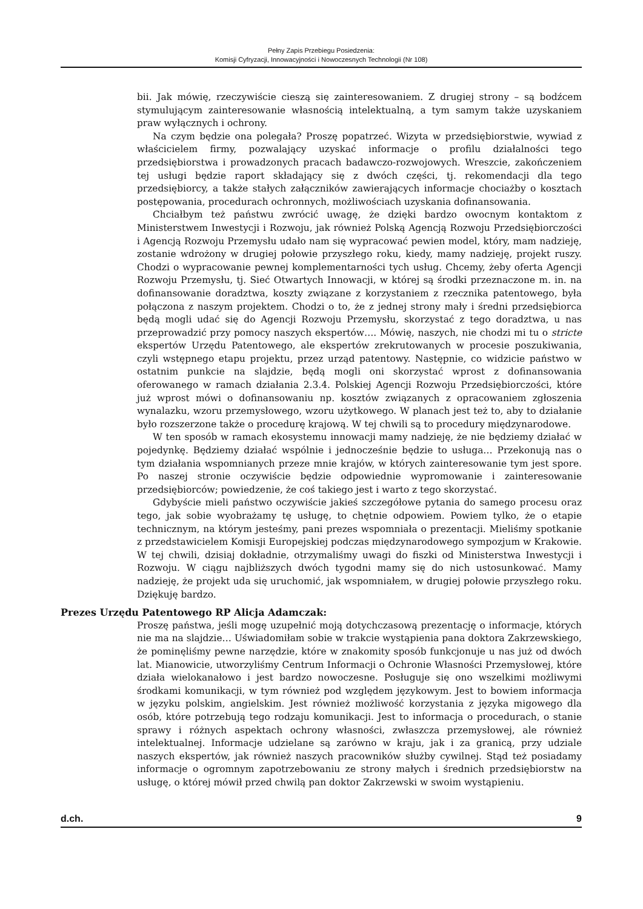Pełny Zapis Przebiegu Posiedzenia:
Komisji Cyfryzacji, Innowacyjności i Nowoczesnych Technologii (Nr 108)
bii. Jak mówię, rzeczywiście cieszą się zainteresowaniem. Z drugiej strony – są bodźcem stymulującym zainteresowanie własnością intelektualną, a tym samym także uzyskaniem praw wyłącznych i ochrony.
Na czym będzie ona polegała? Proszę popatrzeć. Wizyta w przedsiębiorstwie, wywiad z właścicielem firmy, pozwalający uzyskać informacje o profilu działalności tego przedsiębiorstwa i prowadzonych pracach badawczo-rozwojowych. Wreszcie, zakończeniem tej usługi będzie raport składający się z dwóch części, tj. rekomendacji dla tego przedsiębiorcy, a także stałych załączników zawierających informacje chociażby o kosztach postępowania, procedurach ochronnych, możliwościach uzyskania dofinansowania.
Chciałbym też państwu zwrócić uwagę, że dzięki bardzo owocnym kontaktom z Ministerstwem Inwestycji i Rozwoju, jak również Polską Agencją Rozwoju Przedsiębiorczości i Agencją Rozwoju Przemysłu udało nam się wypracować pewien model, który, mam nadzieję, zostanie wdrożony w drugiej połowie przyszłego roku, kiedy, mamy nadzieję, projekt ruszy. Chodzi o wypracowanie pewnej komplementarności tych usług. Chcemy, żeby oferta Agencji Rozwoju Przemysłu, tj. Sieć Otwartych Innowacji, w której są środki przeznaczone m. in. na dofinansowanie doradztwa, koszty związane z korzystaniem z rzecznika patentowego, była połączona z naszym projektem. Chodzi o to, że z jednej strony mały i średni przedsiębiorca będą mogli udać się do Agencji Rozwoju Przemysłu, skorzystać z tego doradztwa, u nas przeprowadzić przy pomocy naszych ekspertów…. Mówię, naszych, nie chodzi mi tu o stricte ekspertów Urzędu Patentowego, ale ekspertów zrekrutowanych w procesie poszukiwania, czyli wstępnego etapu projektu, przez urząd patentowy. Następnie, co widzicie państwo w ostatnim punkcie na slajdzie, będą mogli oni skorzystać wprost z dofinansowania oferowanego w ramach działania 2.3.4. Polskiej Agencji Rozwoju Przedsiębiorczości, które już wprost mówi o dofinansowaniu np. kosztów związanych z opracowaniem zgłoszenia wynalazku, wzoru przemysłowego, wzoru użytkowego. W planach jest też to, aby to działanie było rozszerzone także o procedurę krajową. W tej chwili są to procedury międzynarodowe.
W ten sposób w ramach ekosystemu innowacji mamy nadzieję, że nie będziemy działać w pojedynkę. Będziemy działać wspólnie i jednocześnie będzie to usługa… Przekonują nas o tym działania wspomnianych przeze mnie krajów, w których zainteresowanie tym jest spore. Po naszej stronie oczywiście będzie odpowiednie wypromowanie i zainteresowanie przedsiębiorców; powiedzenie, że coś takiego jest i warto z tego skorzystać.
Gdybyście mieli państwo oczywiście jakieś szczegółowe pytania do samego procesu oraz tego, jak sobie wyobrażamy tę usługę, to chętnie odpowiem. Powiem tylko, że o etapie technicznym, na którym jesteśmy, pani prezes wspomniała o prezentacji. Mieliśmy spotkanie z przedstawicielem Komisji Europejskiej podczas międzynarodowego sympozjum w Krakowie. W tej chwili, dzisiaj dokładnie, otrzymaliśmy uwagi do fiszki od Ministerstwa Inwestycji i Rozwoju. W ciągu najbliższych dwóch tygodni mamy się do nich ustosunkować. Mamy nadzieję, że projekt uda się uruchomić, jak wspomniałem, w drugiej połowie przyszłego roku. Dziękuję bardzo.
Prezes Urzędu Patentowego RP Alicja Adamczak:
Proszę państwa, jeśli mogę uzupełnić moją dotychczasową prezentację o informacje, których nie ma na slajdzie… Uświadomiłam sobie w trakcie wystąpienia pana doktora Zakrzewskiego, że pominęliśmy pewne narzędzie, które w znakomity sposób funkcjonuje u nas już od dwóch lat. Mianowicie, utworzyliśmy Centrum Informacji o Ochronie Własności Przemysłowej, które działa wielokanałowo i jest bardzo nowoczesne. Posługuje się ono wszelkimi możliwymi środkami komunikacji, w tym również pod względem językowym. Jest to bowiem informacja w języku polskim, angielskim. Jest również możliwość korzystania z języka migowego dla osób, które potrzebują tego rodzaju komunikacji. Jest to informacja o procedurach, o stanie sprawy i różnych aspektach ochrony własności, zwłaszcza przemysłowej, ale również intelektualnej. Informacje udzielane są zarówno w kraju, jak i za granicą, przy udziale naszych ekspertów, jak również naszych pracowników służby cywilnej. Stąd też posiadamy informacje o ogromnym zapotrzebowaniu ze strony małych i średnich przedsiębiorstw na usługę, o której mówił przed chwilą pan doktor Zakrzewski w swoim wystąpieniu.
d.ch. 9